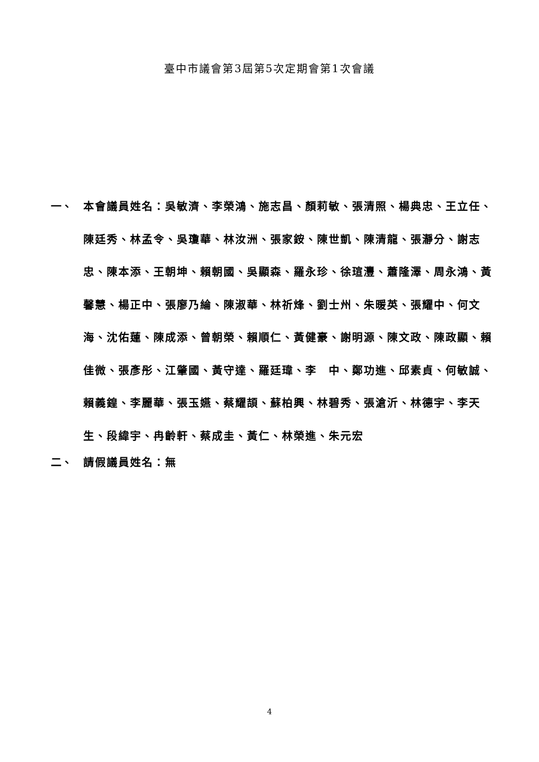臺中市議會第3屆第5次定期會第1次會議
一、 本會議員姓名：吳敏濟、李榮鴻、施志昌、顏莉敏、張清照、楊典忠、王立任、陳廷秀、林孟令、吳瓊華、林汝洲、張家銨、陳世凱、陳清龍、張瀞分、謝志忠、陳本添、王朝坤、賴朝國、吳顯森、羅永珍、徐瑄灃、蕭隆澤、周永鴻、黃馨慧、楊正中、張廖乃綸、陳淑華、林祈烽、劉士州、朱暖英、張耀中、何文海、沈佑蓮、陳成添、曾朝榮、賴順仁、黃健豪、謝明源、陳文政、陳政顯、賴佳微、張彥彤、江肇國、黃守達、羅廷瑋、李　中、鄭功進、邱素貞、何敏誠、賴義鍠、李麗華、張玉嬿、蔡耀頡、蘇柏興、林碧秀、張滄沂、林德宇、李天生、段緯宇、冉齡軒、蔡成圭、黃仁、林榮進、朱元宏
二、 請假議員姓名：無
4